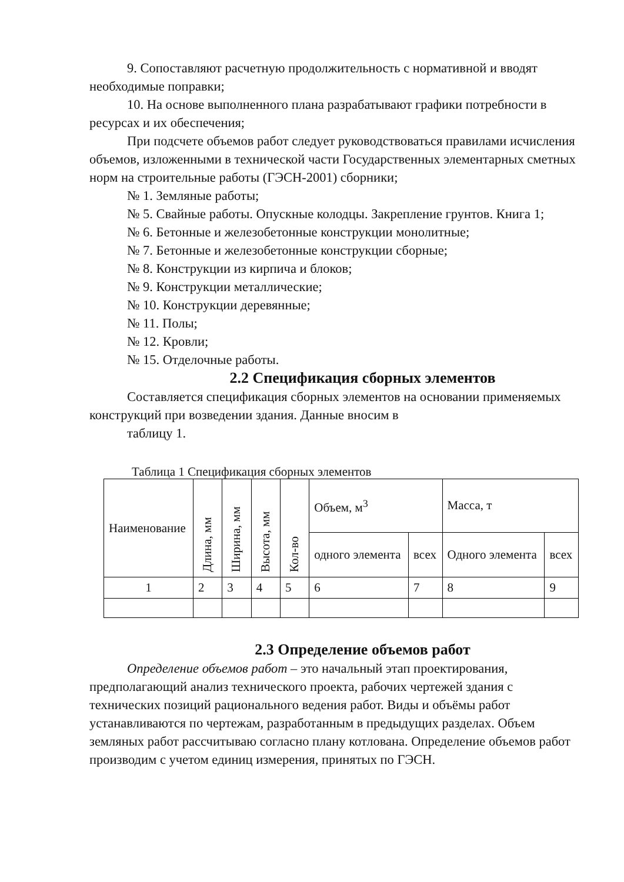9. Сопоставляют расчетную продолжительность с нормативной и вводят необходимые поправки;
10. На основе выполненного плана разрабатывают графики потребности в ресурсах и их обеспечения;
При подсчете объемов работ следует руководствоваться правилами исчисления объемов, изложенными в технической части Государственных элементарных сметных норм на строительные работы (ГЭСН-2001) сборники;
№ 1. Земляные работы;
№ 5. Свайные работы. Опускные колодцы. Закрепление грунтов. Книга 1;
№ 6. Бетонные и железобетонные конструкции монолитные;
№ 7. Бетонные и железобетонные конструкции сборные;
№ 8. Конструкции из кирпича и блоков;
№ 9. Конструкции металлические;
№ 10. Конструкции деревянные;
№ 11. Полы;
№ 12. Кровли;
№ 15. Отделочные работы.
2.2 Спецификация сборных элементов
Составляется спецификация сборных элементов на основании применяемых конструкций при возведении здания. Данные вносим в
таблицу 1.
Таблица 1 Спецификация сборных элементов
| Наименование | Длина, мм | Ширина, мм | Высота, мм | Кол-во | Объем, м<sup>3</sup> | | Масса, т | |
| --- | --- | --- | --- | --- | --- | --- | --- | --- |
| | | | | | одного элемента | всех | Одного элемента | всех |
| 1 | 2 | 3 | 4 | 5 | 6 | 7 | 8 | 9 |
2.3 Определение объемов работ
Определение объемов работ – это начальный этап проектирования, предполагающий анализ технического проекта, рабочих чертежей здания с технических позиций рационального ведения работ. Виды и объёмы работ устанавливаются по чертежам, разработанным в предыдущих разделах. Объем земляных работ рассчитываю согласно плану котлована. Определение объемов работ производим с учетом единиц измерения, принятых по ГЭСН.